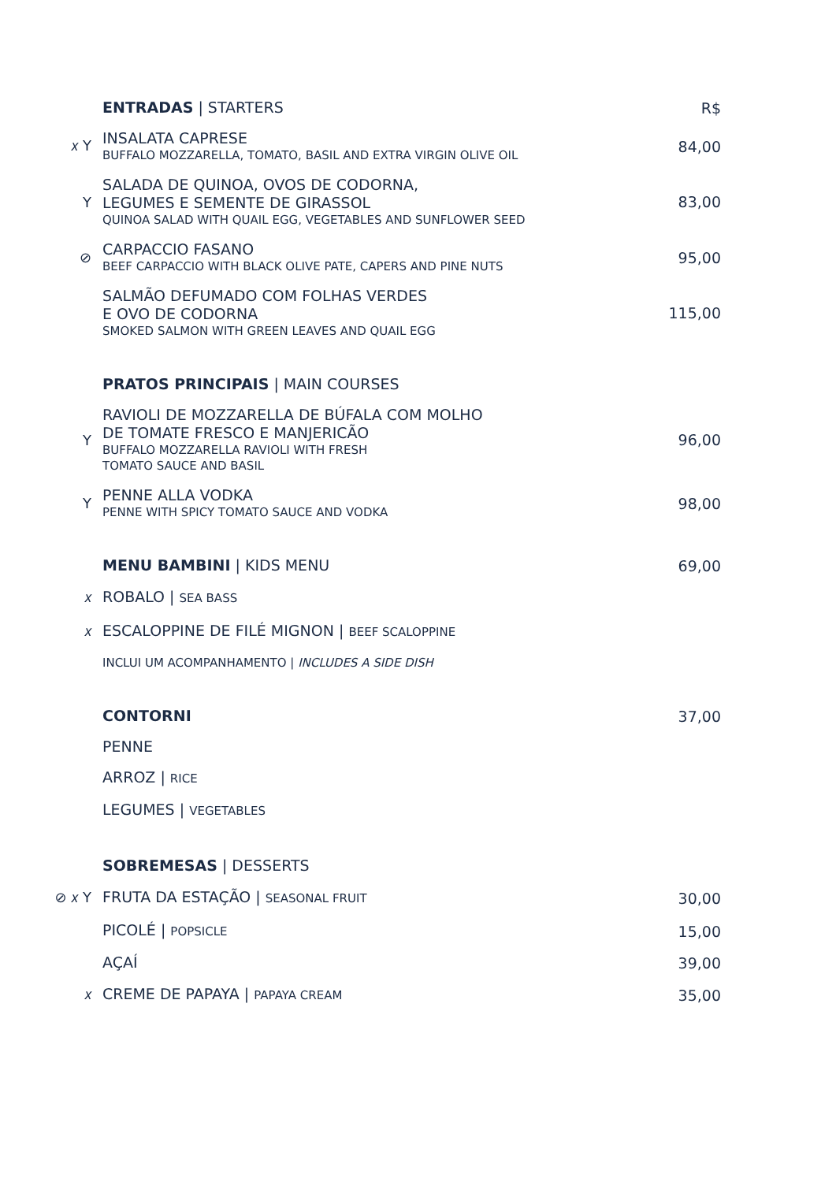ENTRADAS | STARTERS
R$
𝑥 Y
INSALATA CAPRESE
BUFFALO MOZZARELLA, TOMATO, BASIL AND EXTRA VIRGIN OLIVE OIL
84,00
Y
SALADA DE QUINOA, OVOS DE CODORNA,
LEGUMES E SEMENTE DE GIRASSOL
QUINOA SALAD WITH QUAIL EGG, VEGETABLES AND SUNFLOWER SEED
83,00
⊘
CARPACCIO FASANO
BEEF CARPACCIO WITH BLACK OLIVE PATE, CAPERS AND PINE NUTS
95,00
SALMÃO DEFUMADO COM FOLHAS VERDES
E OVO DE CODORNA
SMOKED SALMON WITH GREEN LEAVES AND QUAIL EGG
115,00
PRATOS PRINCIPAIS | MAIN COURSES
Y
RAVIOLI DE MOZZARELLA DE BÚFALA COM MOLHO
DE TOMATE FRESCO E MANJERICÃO
BUFFALO MOZZARELLA RAVIOLI WITH FRESH
TOMATO SAUCE AND BASIL
96,00
Y
PENNE ALLA VODKA
PENNE WITH SPICY TOMATO SAUCE AND VODKA
98,00
MENU BAMBINI | KIDS MENU
69,00
𝑥
ROBALO | SEA BASS
𝑥
ESCALOPPINE DE FILÉ MIGNON | BEEF SCALOPPINE
INCLUI UM ACOMPANHAMENTO | INCLUDES A SIDE DISH
CONTORNI
37,00
PENNE
ARROZ | RICE
LEGUMES | VEGETABLES
SOBREMESAS | DESSERTS
⊘ 𝑥 Y
FRUTA DA ESTAÇÃO | SEASONAL FRUIT
30,00
PICOLÉ | POPSICLE
15,00
AÇAÍ
39,00
𝑥
CREME DE PAPAYA | PAPAYA CREAM
35,00